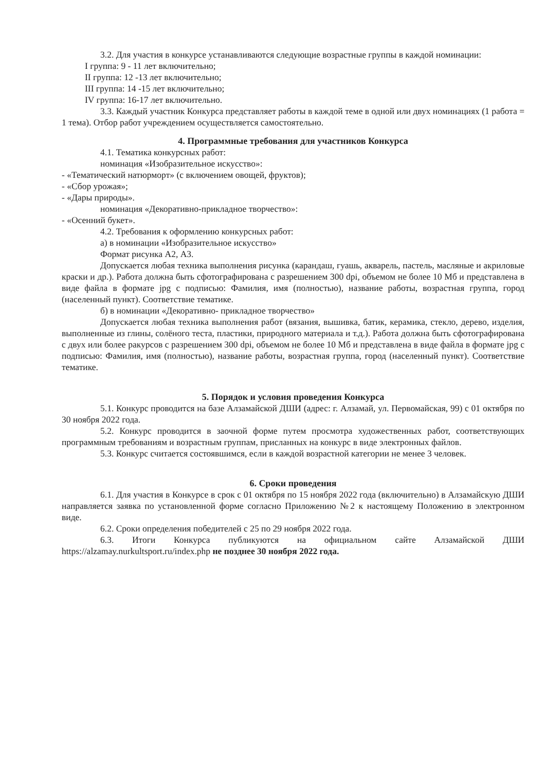3.2. Для участия в конкурсе устанавливаются следующие возрастные группы в каждой номинации:
I группа: 9 - 11 лет включительно;
II группа: 12 -13 лет включительно;
III группа: 14 -15 лет включительно;
IV группа: 16-17 лет включительно.
3.3. Каждый участник Конкурса представляет работы в каждой теме в одной или двух номинациях (1 работа = 1 тема). Отбор работ учреждением осуществляется самостоятельно.
4. Программные требования для участников Конкурса
4.1. Тематика конкурсных работ:
номинация «Изобразительное искусство»:
- «Тематический натюрморт» (с включением овощей, фруктов);
- «Сбор урожая»;
- «Дары природы».
номинация «Декоративно-прикладное творчество»:
- «Осенний букет».
4.2. Требования к оформлению конкурсных работ:
а) в номинации «Изобразительное искусство»
Формат рисунка А2, А3.
Допускается любая техника выполнения рисунка (карандаш, гуашь, акварель, пастель, масляные и акриловые краски и др.). Работа должна быть сфотографирована с разрешением 300 dpi, объемом не более 10 Мб и представлена в виде файла в формате jpg с подписью: Фамилия, имя (полностью), название работы, возрастная группа, город (населенный пункт). Соответствие тематике.
б) в номинации «Декоративно- прикладное творчество»
Допускается любая техника выполнения работ (вязания, вышивка, батик, керамика, стекло, дерево, изделия, выполненные из глины, солёного теста, пластики, природного материала и т.д.). Работа должна быть сфотографирована с двух или более ракурсов с разрешением 300 dpi, объемом не более 10 Мб и представлена в виде файла в формате jpg с подписью: Фамилия, имя (полностью), название работы, возрастная группа, город (населенный пункт). Соответствие тематике.
5. Порядок и условия проведения Конкурса
5.1. Конкурс проводится на базе Алзамайской ДШИ (адрес: г. Алзамай, ул. Первомайская, 99) с 01 октября по 30 ноября 2022 года.
5.2. Конкурс проводится в заочной форме путем просмотра художественных работ, соответствующих программным требованиям и возрастным группам, присланных на конкурс в виде электронных файлов.
5.3. Конкурс считается состоявшимся, если в каждой возрастной категории не менее 3 человек.
6. Сроки проведения
6.1. Для участия в Конкурсе в срок с 01 октября по 15 ноября 2022 года (включительно) в Алзамайскую ДШИ направляется заявка по установленной форме согласно Приложению №2 к настоящему Положению в электронном виде.
6.2. Сроки определения победителей с 25 по 29 ноября 2022 года.
6.3. Итоги Конкурса публикуются на официальном сайте Алзамайской ДШИ https://alzamay.nurkultsport.ru/index.php не позднее 30 ноября 2022 года.